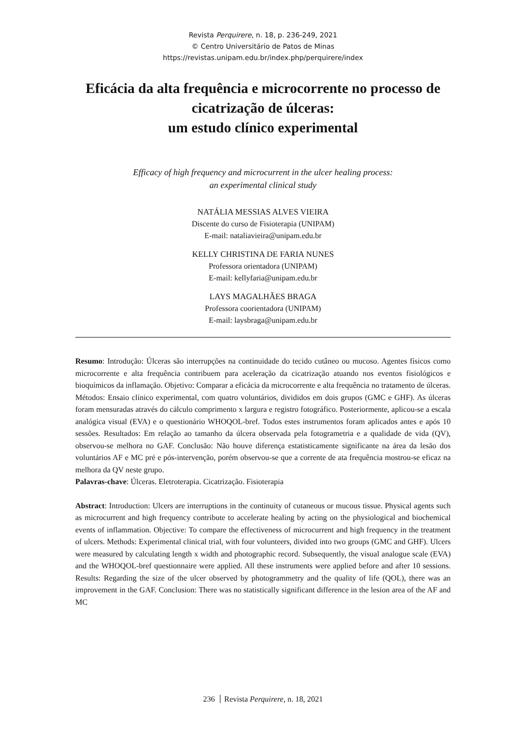Revista Perquirere, n. 18, p. 236-249, 2021
© Centro Universitário de Patos de Minas
https://revistas.unipam.edu.br/index.php/perquirere/index
Eficácia da alta frequência e microcorrente no processo de cicatrização de úlceras:
um estudo clínico experimental
Efficacy of high frequency and microcurrent in the ulcer healing process:
an experimental clinical study
NATÁLIA MESSIAS ALVES VIEIRA
Discente do curso de Fisioterapia (UNIPAM)
E-mail: nataliavieira@unipam.edu.br
KELLY CHRISTINA DE FARIA NUNES
Professora orientadora (UNIPAM)
E-mail: kellyfaria@unipam.edu.br
LAYS MAGALHÃES BRAGA
Professora coorientadora (UNIPAM)
E-mail: laysbraga@unipam.edu.br
Resumo: Introdução: Úlceras são interrupções na continuidade do tecido cutâneo ou mucoso. Agentes físicos como microcorrente e alta frequência contribuem para aceleração da cicatrização atuando nos eventos fisiológicos e bioquímicos da inflamação. Objetivo: Comparar a eficácia da microcorrente e alta frequência no tratamento de úlceras. Métodos: Ensaio clínico experimental, com quatro voluntários, divididos em dois grupos (GMC e GHF). As úlceras foram mensuradas através do cálculo comprimento x largura e registro fotográfico. Posteriormente, aplicou-se a escala analógica visual (EVA) e o questionário WHOQOL-bref. Todos estes instrumentos foram aplicados antes e após 10 sessões. Resultados: Em relação ao tamanho da úlcera observada pela fotogrametria e a qualidade de vida (QV), observou-se melhora no GAF. Conclusão: Não houve diferença estatisticamente significante na área da lesão dos voluntários AF e MC pré e pós-intervenção, porém observou-se que a corrente de ata frequência mostrou-se eficaz na melhora da QV neste grupo.
Palavras-chave: Úlceras. Eletroterapia. Cicatrização. Fisioterapia
Abstract: Introduction: Ulcers are interruptions in the continuity of cutaneous or mucous tissue. Physical agents such as microcurrent and high frequency contribute to accelerate healing by acting on the physiological and biochemical events of inflammation. Objective: To compare the effectiveness of microcurrent and high frequency in the treatment of ulcers. Methods: Experimental clinical trial, with four volunteers, divided into two groups (GMC and GHF). Ulcers were measured by calculating length x width and photographic record. Subsequently, the visual analogue scale (EVA) and the WHOQOL-bref questionnaire were applied. All these instruments were applied before and after 10 sessions. Results: Regarding the size of the ulcer observed by photogrammetry and the quality of life (QOL), there was an improvement in the GAF. Conclusion: There was no statistically significant difference in the lesion area of the AF and MC
236 Revista Perquirere, n. 18, 2021